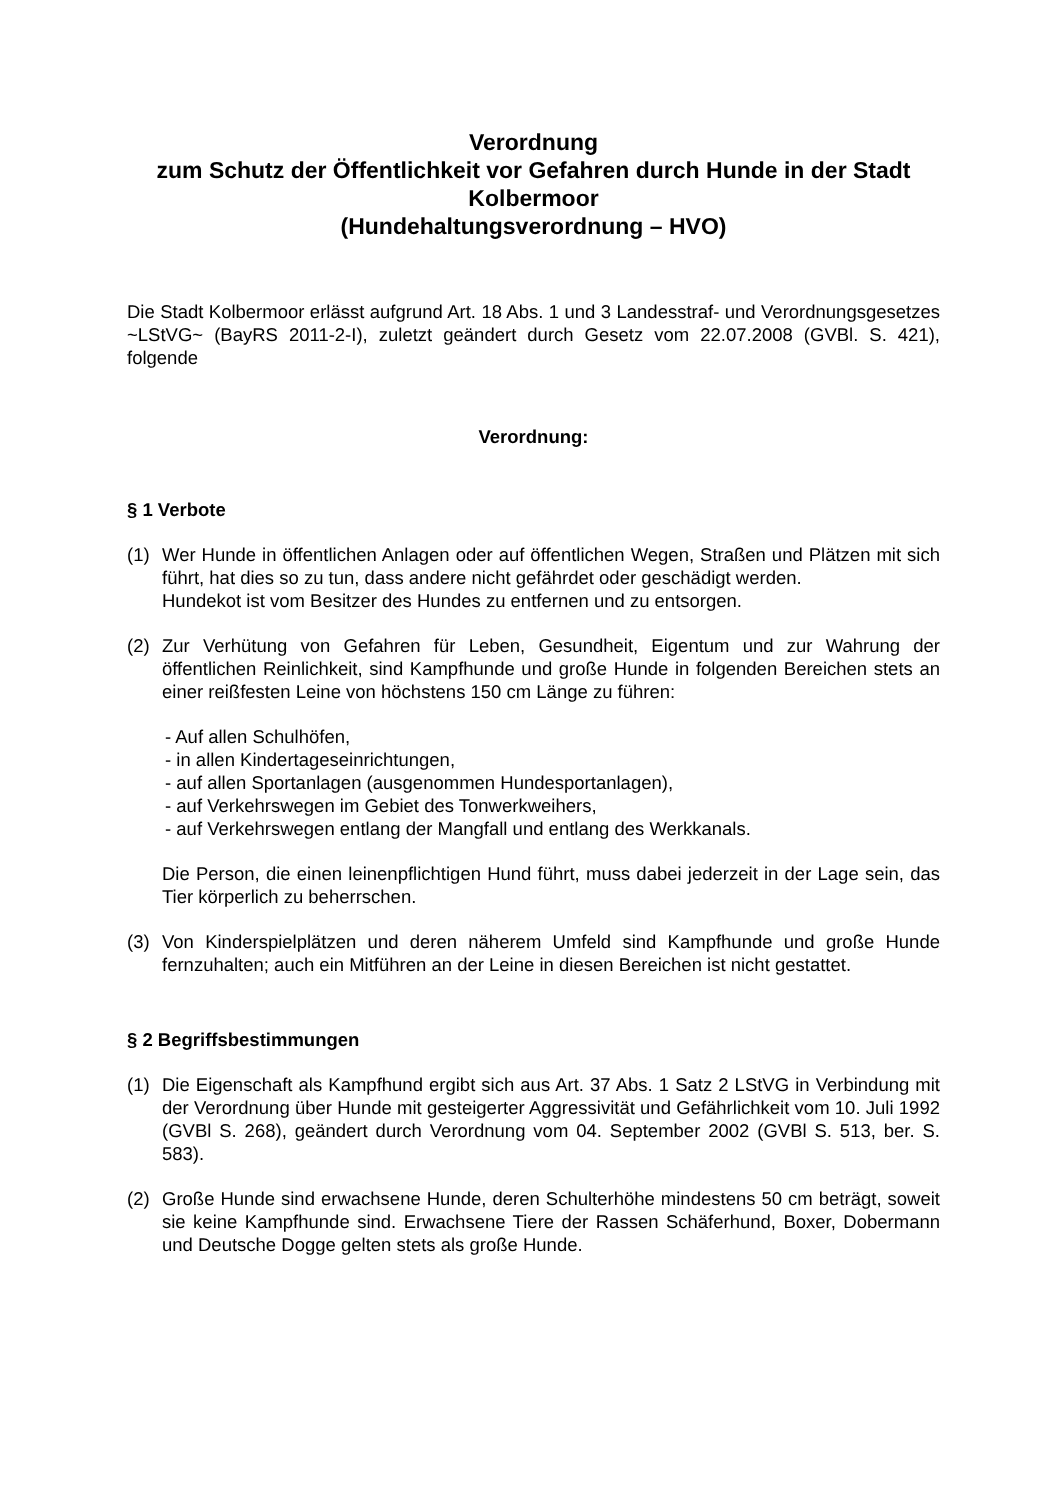Verordnung
zum Schutz der Öffentlichkeit vor Gefahren durch Hunde in der Stadt Kolbermoor
(Hundehaltungsverordnung – HVO)
Die Stadt Kolbermoor erlässt aufgrund Art. 18 Abs. 1 und 3 Landesstraf- und Verordnungsgesetzes ~LStVG~ (BayRS 2011-2-I), zuletzt geändert durch Gesetz vom 22.07.2008 (GVBl. S. 421), folgende
Verordnung:
§ 1 Verbote
(1) Wer Hunde in öffentlichen Anlagen oder auf öffentlichen Wegen, Straßen und Plätzen mit sich führt, hat dies so zu tun, dass andere nicht gefährdet oder geschädigt werden.
Hundekot ist vom Besitzer des Hundes zu entfernen und zu entsorgen.
(2) Zur Verhütung von Gefahren für Leben, Gesundheit, Eigentum und zur Wahrung der öffentlichen Reinlichkeit, sind Kampfhunde und große Hunde in folgenden Bereichen stets an einer reißfesten Leine von höchstens 150 cm Länge zu führen:
- Auf allen Schulhöfen,
- in allen Kindertageseinrichtungen,
- auf allen Sportanlagen (ausgenommen Hundesportanlagen),
- auf Verkehrswegen im Gebiet des Tonwerkweihers,
- auf Verkehrswegen entlang der Mangfall und entlang des Werkkanals.
Die Person, die einen leinenpflichtigen Hund führt, muss dabei jederzeit in der Lage sein, das Tier körperlich zu beherrschen.
(3) Von Kinderspielplätzen und deren näherem Umfeld sind Kampfhunde und große Hunde fernzuhalten; auch ein Mitführen an der Leine in diesen Bereichen ist nicht gestattet.
§ 2 Begriffsbestimmungen
(1) Die Eigenschaft als Kampfhund ergibt sich aus Art. 37 Abs. 1 Satz 2 LStVG in Verbindung mit der Verordnung über Hunde mit gesteigerter Aggressivität und Gefährlichkeit vom 10. Juli 1992 (GVBl S. 268), geändert durch Verordnung vom 04. September 2002 (GVBl S. 513, ber. S. 583).
(2) Große Hunde sind erwachsene Hunde, deren Schulterhöhe mindestens 50 cm beträgt, soweit sie keine Kampfhunde sind. Erwachsene Tiere der Rassen Schäferhund, Boxer, Dobermann und Deutsche Dogge gelten stets als große Hunde.